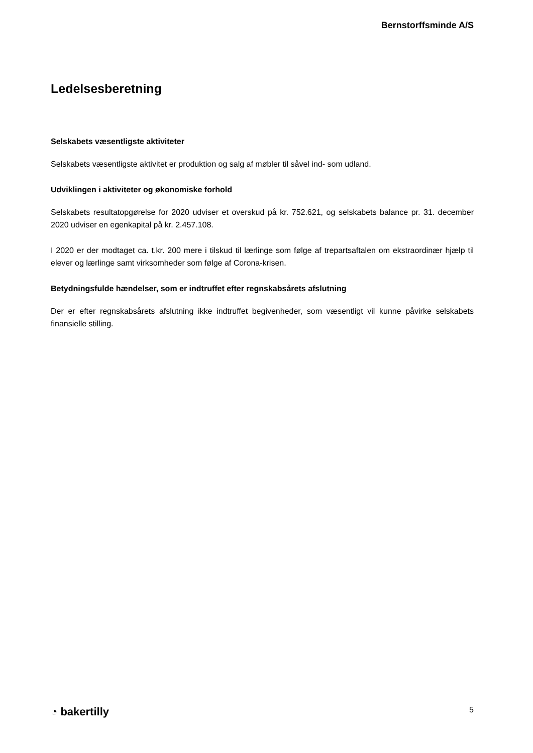Bernstorffsminde A/S
Ledelsesberetning
Selskabets væsentligste aktiviteter
Selskabets væsentligste aktivitet er produktion og salg af møbler til såvel ind- som udland.
Udviklingen i aktiviteter og økonomiske forhold
Selskabets resultatopgørelse for 2020 udviser et overskud på kr. 752.621, og selskabets balance pr. 31. december 2020 udviser en egenkapital på kr. 2.457.108.
I 2020 er der modtaget ca. t.kr. 200 mere i tilskud til lærlinge som følge af trepartsaftalen om ekstraordinær hjælp til elever og lærlinge samt virksomheder som følge af Corona-krisen.
Betydningsfulde hændelser, som er indtruffet efter regnskabsårets afslutning
Der er efter regnskabsårets afslutning ikke indtruffet begivenheder, som væsentligt vil kunne påvirke selskabets finansielle stilling.
◔ bakertilly 5